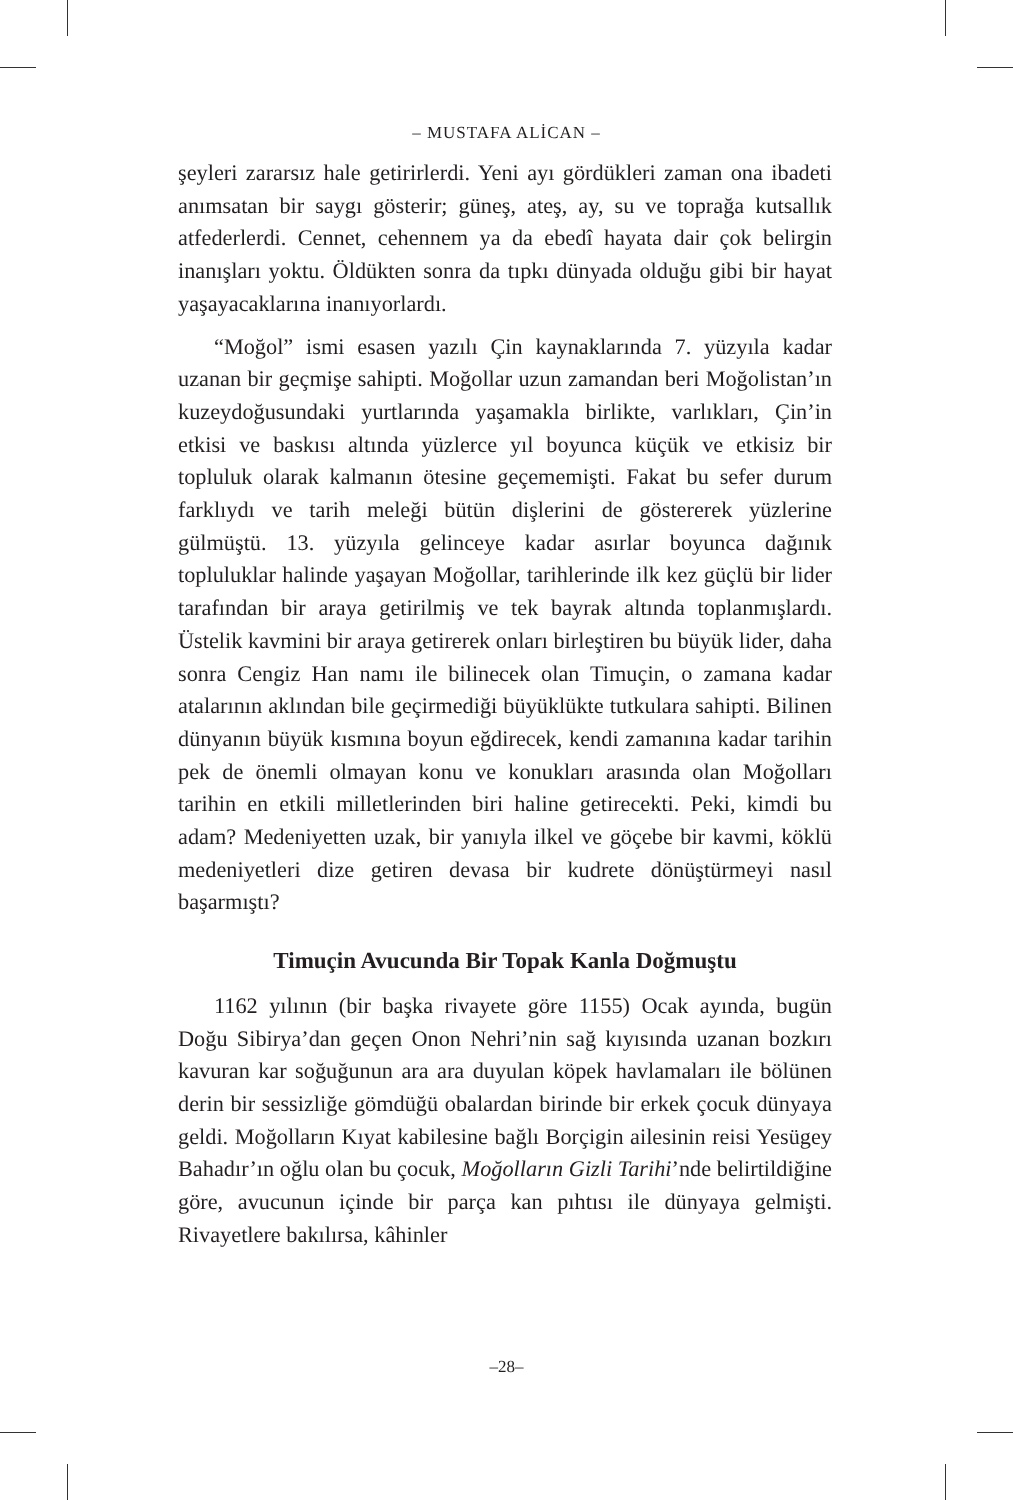– MUSTAFA ALİCAN –
şeyleri zararsız hale getirirlerdi. Yeni ayı gördükleri zaman ona ibadeti anımsatan bir saygı gösterir; güneş, ateş, ay, su ve toprağa kutsallık atfederlerdi. Cennet, cehennem ya da ebedî hayata dair çok belirgin inanışları yoktu. Öldükten sonra da tıpkı dünyada olduğu gibi bir hayat yaşayacaklarına inanıyorlardı.
“Moğol” ismi esasen yazılı Çin kaynaklarında 7. yüzyıla kadar uzanan bir geçmişe sahipti. Moğollar uzun zamandan beri Moğolistan’ın kuzeydoğusundaki yurtlarında yaşamakla birlikte, varlıkları, Çin’in etkisi ve baskısı altında yüzlerce yıl boyunca küçük ve etkisiz bir topluluk olarak kalmanın ötesine geçememişti. Fakat bu sefer durum farklıydı ve tarih meleği bütün dişlerini de göstererek yüzlerine gülmüştü. 13. yüzyıla gelinceye kadar asırlar boyunca dağınık topluluklar halinde yaşayan Moğollar, tarihlerinde ilk kez güçlü bir lider tarafından bir araya getirilmiş ve tek bayrak altında toplanmışlardı. Üstelik kavmini bir araya getirerek onları birleştiren bu büyük lider, daha sonra Cengiz Han namı ile bilinecek olan Timuçin, o zamana kadar atalarının aklından bile geçirmediği büyüklükte tutkulara sahipti. Bilinen dünyanın büyük kısmına boyun eğdirecek, kendi zamanına kadar tarihin pek de önemli olmayan konu ve konukları arasında olan Moğolları tarihin en etkili milletlerinden biri haline getirecekti. Peki, kimdi bu adam? Medeniyetten uzak, bir yanıyla ilkel ve göçebe bir kavmi, köklü medeniyetleri dize getiren devasa bir kudrete dönüştürmeyi nasıl başarmıştı?
Timuçin Avucunda Bir Topak Kanla Doğmuştu
1162 yılının (bir başka rivayete göre 1155) Ocak ayında, bugün Doğu Sibirya’dan geçen Onon Nehri’nin sağ kıyısında uzanan bozkırı kavuran kar soğuğunun ara ara duyulan köpek havlamaları ile bölünen derin bir sessizliğe gömdüğü obalardan birinde bir erkek çocuk dünyaya geldi. Moğolların Kıyat kabilesine bağlı Borçigin ailesinin reisi Yesügey Bahadır’ın oğlu olan bu çocuk, Moğolların Gizli Tarihi’nde belirtildiğine göre, avucunun içinde bir parça kan pıhtısı ile dünyaya gelmişti. Rivayetlere bakılırsa, kâhinler
–28–